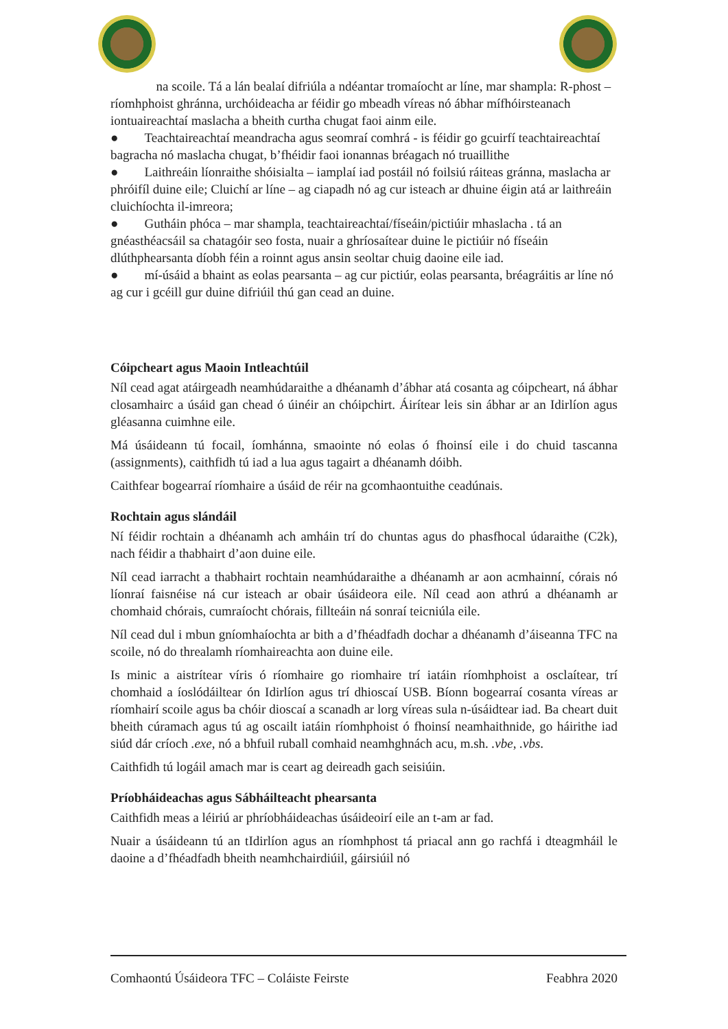na scoile. Tá a lán bealaí difriúla a ndéantar tromaíocht ar líne, mar shampla: R-phost – ríomhphoist ghránna, urchóideacha ar féidir go mbeadh víreas nó ábhar mífhóirsteanach iontuaireachtaí maslacha a bheith curtha chugat faoi ainm eile.
● Teachtaireachtaí meandracha agus seomraí comhrá - is féidir go gcuirfí teachtaireachtaí bagracha nó maslacha chugat, b’fhéidir faoi ionannas bréagach nó truaillithe
● Laithreáin líonraithe shóisialta – iamplaí iad postáil nó foilsiú ráiteas gránna, maslacha ar phróifíl duine eile; Cluichí ar líne – ag ciapadh nó ag cur isteach ar dhuine éigin atá ar laithreáin cluichíochta il-imreora;
● Gutháin phóca – mar shampla, teachtaireachtaí/físeáin/pictiúir mhaslacha . tá an gnéasthéacsáil sa chatagóir seo fosta, nuair a ghríosaítear duine le pictiúir nó físeáin dlúthphearsanta díobh féin a roinnt agus ansin seoltar chuig daoine eile iad.
● mí-úsáid a bhaint as eolas pearsanta – ag cur pictiúr, eolas pearsanta, bréagráitis ar líne nó ag cur i gcéill gur duine difriúil thú gan cead an duine.
Cóipcheart agus Maoin Intleachtúil
Níl cead agat atáirgeadh neamhúdaraithe a dhéanamh d’ábhar atá cosanta ag cóipcheart, ná ábhar closamhairc a úsáid gan chead ó úinéir an chóipchirt. Áirítear leis sin ábhar ar an Idirlíon agus gléasanna cuimhne eile.
Má úsáideann tú focail, íomhánna, smaointe nó eolas ó fhoinsí eile i do chuid tascanna (assignments), caithfidh tú iad a lua agus tagairt a dhéanamh dóibh.
Caithfear bogearraí ríomhaire a úsáid de réir na gcomhaontuithe ceadúnais.
Rochtain agus slándáil
Ní féidir rochtain a dhéanamh ach amháin trí do chuntas agus do phasfhocal údaraithe (C2k), nach féidir a thabhairt d’aon duine eile.
Níl cead iarracht a thabhairt rochtain neamhúdaraithe a dhéanamh ar aon acmhainní, córais nó líonraí faisnéise ná cur isteach ar obair úsáideora eile. Níl cead aon athrú a dhéanamh ar chomhaid chórais, cumraíocht chórais, fillteáin ná sonraí teicniúla eile.
Níl cead dul i mbun gníomhaíochta ar bith a d’fhéadfadh dochar a dhéanamh d’áiseanna TFC na scoile, nó do threalamh ríomhaireachta aon duine eile.
Is minic a aistrítear víris ó ríomhaire go riomhaire trí iatáin ríomhphoist a osclaítear, trí chomhaid a íoslódáiltear ón Idirlíon agus trí dhioscaí USB. Bíonn bogearraí cosanta víreas ar ríomhairí scoile agus ba chóir dioscaí a scanadh ar lorg víreas sula n-úsáidtear iad. Ba cheart duit bheith cúramach agus tú ag oscailt iatáin ríomhphoist ó fhoinsí neamhaithnide, go háirithe iad siúd dár críoch .exe, nó a bhfuil ruball comhaid neamhghnách acu, m.sh. .vbe, .vbs.
Caithfidh tú logáil amach mar is ceart ag deireadh gach seisiúin.
Príobháideachas agus Sábháilteacht phearsanta
Caithfidh meas a léiriú ar phríobháideachas úsáideoirí eile an t-am ar fad.
Nuair a úsáideann tú an tIdirlíon agus an ríomhphost tá priacal ann go rachfá i dteagmháil le daoine a d’fhéadfadh bheith neamhchairdiúil, gáirsiúil nó
Comhaontú Úsáideora TFC – Coláiste Feirste Feabhra 2020